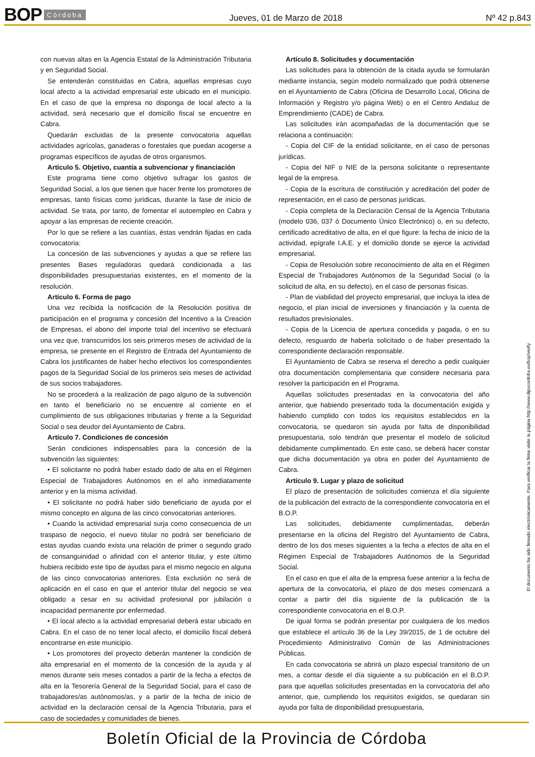BOP Córdoba Jueves, 01 de Marzo de 2018 Nº 42 p.843
con nuevas altas en la Agencia Estatal de la Administración Tributaria y en Seguridad Social.
Se entenderán constituidas en Cabra, aquellas empresas cuyo local afecto a la actividad empresarial este ubicado en el municipio. En el caso de que la empresa no disponga de local afecto a la actividad, será necesario que el domicilio fiscal se encuentre en Cabra.
Quedarán excluidas de la presente convocatoria aquellas actividades agrícolas, ganaderas o forestales que puedan acogerse a programas específicos de ayudas de otros organismos.
Artículo 5. Objetivo, cuantía a subvencionar y financiación
Este programa tiene como objetivo sufragar los gastos de Seguridad Social, a los que tienen que hacer frente los promotores de empresas, tanto físicas como jurídicas, durante la fase de inicio de actividad. Se trata, por tanto, de fomentar el autoempleo en Cabra y apoyar a las empresas de reciente creación.
Por lo que se refiere a las cuantías, éstas vendrán fijadas en cada convocatoria:
La concesión de las subvenciones y ayudas a que se refiere las presentes Bases reguladoras quedará condicionada a las disponibilidades presupuestarias existentes, en el momento de la resolución.
Artículo 6. Forma de pago
Una vez recibida la notificación de la Resolución positiva de participación en el programa y concesión del Incentivo a la Creación de Empresas, el abono del importe total del incentivo se efectuará una vez que, transcurridos los seis primeros meses de actividad de la empresa, se presente en el Registro de Entrada del Ayuntamiento de Cabra los justificantes de haber hecho efectivos los correspondientes pagos de la Seguridad Social de los primeros seis meses de actividad de sus socios trabajadores.
No se procederá a la realización de pago alguno de la subvención en tanto el beneficiario no se encuentre al corriente en el cumplimiento de sus obligaciones tributarias y frente a la Seguridad Social o sea deudor del Ayuntamiento de Cabra.
Artículo 7. Condiciones de concesión
Serán condiciones indispensables para la concesión de la subvención las siguientes:
• El solicitante no podrá haber estado dado de alta en el Régimen Especial de Trabajadores Autónomos en el año inmediatamente anterior y en la misma actividad.
• El solicitante no podrá haber sido beneficiario de ayuda por el mismo concepto en alguna de las cinco convocatorias anteriores.
• Cuando la actividad empresarial surja como consecuencia de un traspaso de negocio, el nuevo titular no podrá ser beneficiario de estas ayudas cuando exista una relación de primer o segundo grado de consanguinidad o afinidad con el anterior titular, y este último hubiera recibido este tipo de ayudas para el mismo negocio en alguna de las cinco convocatorias anteriores. Esta exclusión no será de aplicación en el caso en que el anterior titular del negocio se vea obligado a cesar en su actividad profesional por jubilación o incapacidad permanente por enfermedad.
• El local afecto a la actividad empresarial deberá estar ubicado en Cabra. En el caso de no tener local afecto, el domicilio fiscal deberá encontrarse en este municipio.
• Los promotores del proyecto deberán mantener la condición de alta empresarial en el momento de la concesión de la ayuda y al menos durante seis meses contados a partir de la fecha a efectos de alta en la Tesorería General de la Seguridad Social, para el caso de trabajadores/as autónomos/as, y a partir de la fecha de inicio de actividad en la declaración censal de la Agencia Tributaria, para el caso de sociedades y comunidades de bienes.
Artículo 8. Solicitudes y documentación
Las solicitudes para la obtención de la citada ayuda se formularán mediante instancia, según modelo normalizado que podrá obtenerse en el Ayuntamiento de Cabra (Oficina de Desarrollo Local, Oficina de Información y Registro y/o página Web) o en el Centro Andaluz de Emprendimiento (CADE) de Cabra.
Las solicitudes irán acompañadas de la documentación que se relaciona a continuación:
- Copia del CIF de la entidad solicitante, en el caso de personas jurídicas.
- Copia del NIF o NIE de la persona solicitante o representante legal de la empresa.
- Copia de la escritura de constitución y acreditación del poder de representación, en el caso de personas jurídicas.
- Copia completa de la Declaración Censal de la Agencia Tributaria (modelo 036, 037 ó Documento Único Electrónico) o, en su defecto, certificado acreditativo de alta, en el que figure: la fecha de inicio de la actividad, epígrafe I.A.E. y el domicilio donde se ejerce la actividad empresarial.
- Copia de Resolución sobre reconocimiento de alta en el Régimen Especial de Trabajadores Autónomos de la Seguridad Social (o la solicitud de alta, en su defecto), en el caso de personas físicas.
- Plan de viabilidad del proyecto empresarial, que incluya la idea de negocio, el plan inicial de inversiones y financiación y la cuenta de resultados previsionales.
- Copia de la Licencia de apertura concedida y pagada, o en su defecto, resguardo de haberla solicitado o de haber presentado la correspondiente declaración responsable.
El Ayuntamiento de Cabra se reserva el derecho a pedir cualquier otra documentación complementaria que considere necesaria para resolver la participación en el Programa.
Aquellas solicitudes presentadas en la convocatoria del año anterior, que habiendo presentado toda la documentación exigida y habiendo cumplido con todos los requisitos establecidos en la convocatoria, se quedaron sin ayuda por falta de disponibilidad presupuestaria, solo tendrán que presentar el modelo de solicitud debidamente cumplimentado. En este caso, se deberá hacer constar que dicha documentación ya obra en poder del Ayuntamiento de Cabra.
Artículo 9. Lugar y plazo de solicitud
El plazo de presentación de solicitudes comienza el día siguiente de la publicación del extracto de la correspondiente convocatoria en el B.O.P.
Las solicitudes, debidamente cumplimentadas, deberán presentarse en la oficina del Registro del Ayuntamiento de Cabra, dentro de los dos meses siguientes a la fecha a efectos de alta en el Régimen Especial de Trabajadores Autónomos de la Seguridad Social.
En el caso en que el alta de la empresa fuese anterior a la fecha de apertura de la convocatoria, el plazo de dos meses comenzará a contar a partir del día siguiente de la publicación de la correspondiente convocatoria en el B.O.P.
De igual forma se podrán presentar por cualquiera de los medios que establece el artículo 36 de la Ley 39/2015, de 1 de octubre del Procedimiento Administrativo Común de las Administraciones Públicas.
En cada convocatoria se abrirá un plazo especial transitorio de un mes, a contar desde el día siguiente a su publicación en el B.O.P. para que aquellas solicitudes presentadas en la convocatoria del año anterior, que, cumpliendo los requisitos exigidos, se quedaran sin ayuda por falta de disponibilidad presupuestaria,
El documento ha sido firmado electrónicamente. Para verificar la firma visite la página http://www.dipucordoba.es/bop/verify
Boletín Oficial de la Provincia de Córdoba